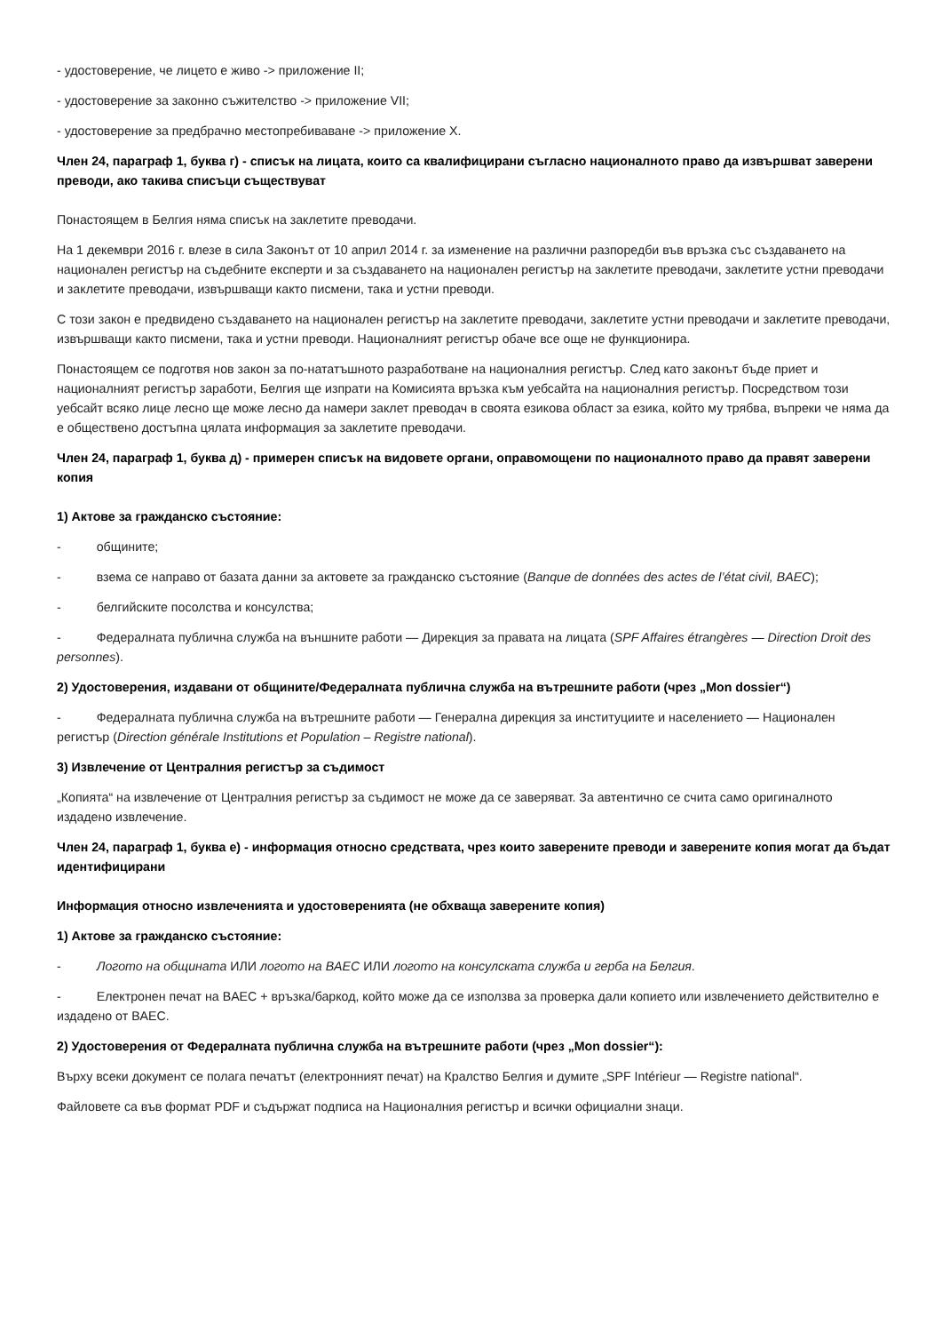- удостоверение, че лицето е живо -> приложение II;
- удостоверение за законно съжителство -> приложение VII;
- удостоверение за предбрачно местопребиваване -> приложение X.
Член 24, параграф 1, буква г) - списък на лицата, които са квалифицирани съгласно националното право да извършват заверени преводи, ако такива списъци съществуват
Понастоящем в Белгия няма списък на заклетите преводачи.
На 1 декември 2016 г. влезе в сила Законът от 10 април 2014 г. за изменение на различни разпоредби във връзка със създаването на национален регистър на съдебните експерти и за създаването на национален регистър на заклетите преводачи, заклетите устни преводачи и заклетите преводачи, извършващи както писмени, така и устни преводи.
С този закон е предвидено създаването на национален регистър на заклетите преводачи, заклетите устни преводачи и заклетите преводачи, извършващи както писмени, така и устни преводи. Националният регистър обаче все още не функционира.
Понастоящем се подготвя нов закон за по-нататъшното разработване на националния регистър. След като законът бъде приет и националният регистър заработи, Белгия ще изпрати на Комисията връзка към уебсайта на националния регистър. Посредством този уебсайт всяко лице лесно ще може лесно да намери заклет преводач в своята езикова област за езика, който му трябва, въпреки че няма да е обществено достъпна цялата информация за заклетите преводачи.
Член 24, параграф 1, буква д) - примерен списък на видовете органи, оправомощени по националното право да правят заверени копия
1) Актове за гражданско състояние:
- общините;
- взема се направо от базата данни за актовете за гражданско състояние (Banque de données des actes de l’état civil, BAEC);
- белгийските посолства и консулства;
- Федералната публична служба на външните работи — Дирекция за правата на лицата (SPF Affaires étrangères — Direction Droit des personnes).
2) Удостоверения, издавани от общините/Федералната публична служба на вътрешните работи (чрез „Mon dossier“)
- Федералната публична служба на вътрешните работи — Генерална дирекция за институциите и населението — Национален регистър (Direction générale Institutions et Population – Registre national).
3) Извлечение от Централния регистър за съдимост
„Копията“ на извлечение от Централния регистър за съдимост не може да се заверяват. За автентично се счита само оригиналното издадено извлечение.
Член 24, параграф 1, буква е) - информация относно средствата, чрез които заверените преводи и заверените копия могат да бъдат идентифицирани
Информация относно извлеченията и удостоверенията (не обхваща заверените копия)
1) Актове за гражданско състояние:
- Логото на общината ИЛИ логото на BAEC ИЛИ логото на консулската служба и герба на Белгия.
- Електронен печат на BAEC + връзка/баркод, който може да се използва за проверка дали копието или извлечението действително е издадено от BAEC.
2) Удостоверения от Федералната публична служба на вътрешните работи (чрез „Mon dossier“):
Върху всеки документ се полага печатът (електронният печат) на Кралство Белгия и думите „SPF Intérieur — Registre national“.
Файловете са във формат PDF и съдържат подписа на Националния регистър и всички официални знаци.